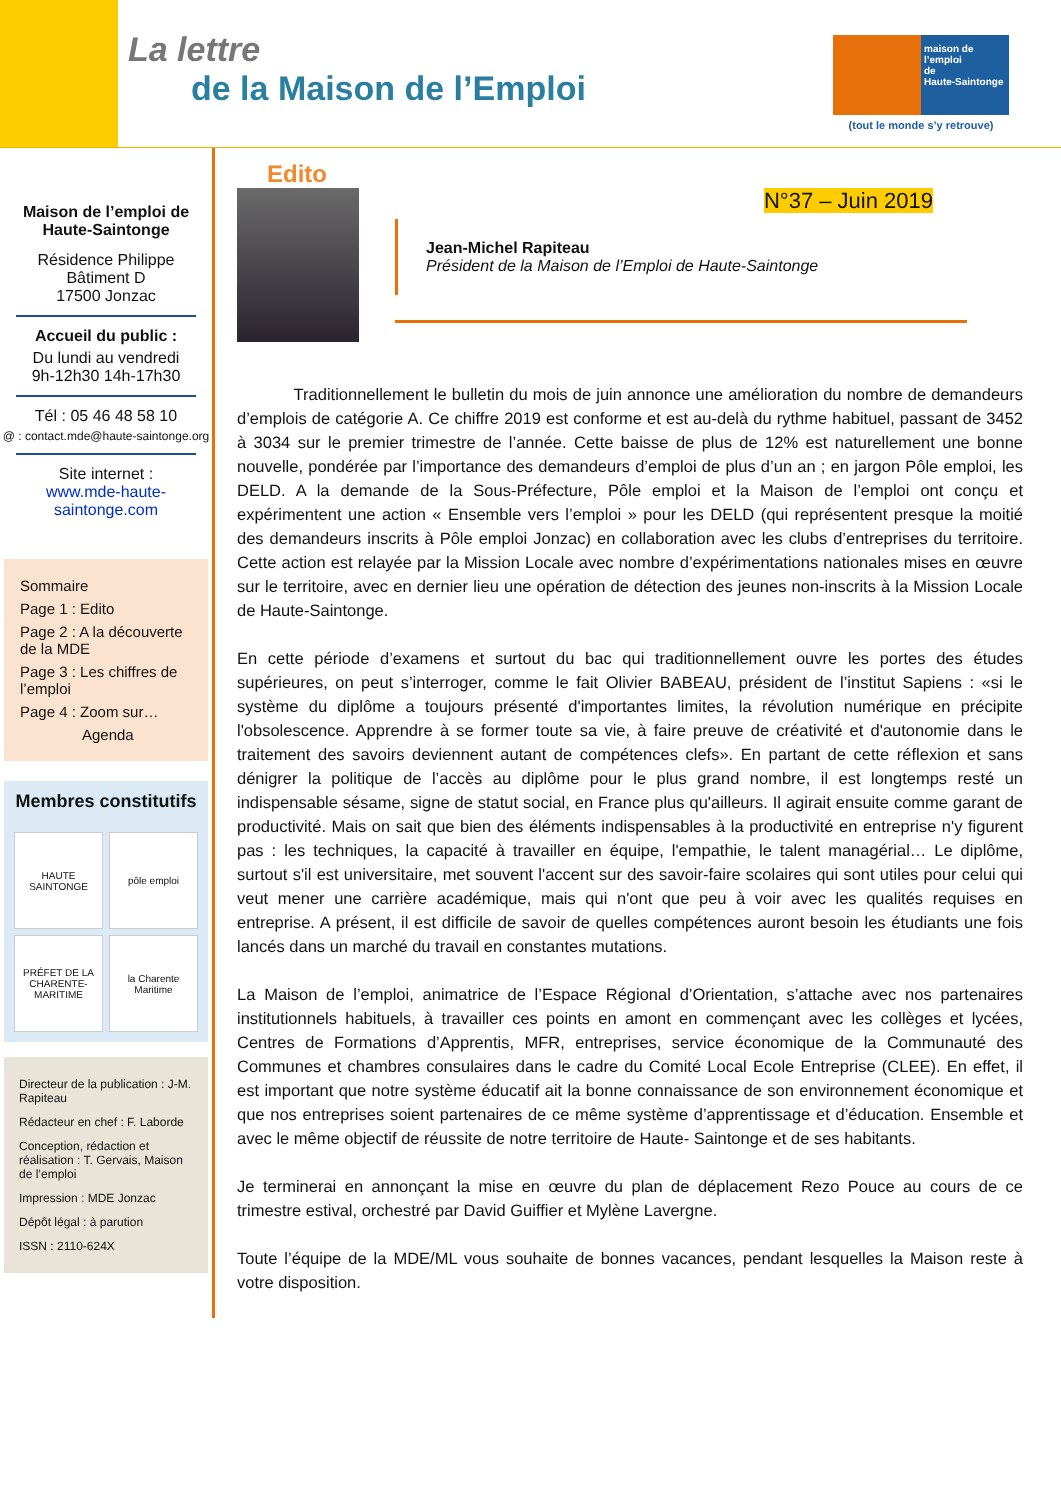La lettre
de la Maison de l’Emploi
maison de
l’emploi
de
Haute-Saintonge
(tout le monde s’y retrouve)
Maison de l’emploi de Haute-Saintonge
Résidence Philippe
Bâtiment D
17500 Jonzac
Accueil du public :
Du lundi au vendredi
9h-12h30 14h-17h30
Tél : 05 46 48 58 10
@ : contact.mde@haute-saintonge.org
Site internet :
www.mde-haute-saintonge.com
Sommaire
Page 1 : Edito
Page 2 : A la découverte de la MDE
Page 3 : Les chiffres de l’emploi
Page 4 : Zoom sur…
Agenda
Membres constitutifs
HAUTE SAINTONGE
pôle emploi
PRÉFET DE LA CHARENTE-MARITIME
la Charente Maritime
Directeur de la publication : J-M. Rapiteau
Rédacteur en chef : F. Laborde
Conception, rédaction et réalisation : T. Gervais, Maison de l’emploi
Impression : MDE Jonzac
Dépôt légal : à parution
ISSN : 2110-624X
Edito
N°37 – Juin 2019
Jean-Michel Rapiteau
Président de la Maison de l’Emploi de Haute-Saintonge
Traditionnellement le bulletin du mois de juin annonce une amélioration du nombre de demandeurs d’emplois de catégorie A. Ce chiffre 2019 est conforme et est au-delà du rythme habituel, passant de 3452 à 3034 sur le premier trimestre de l’année. Cette baisse de plus de 12% est naturellement une bonne nouvelle, pondérée par l’importance des demandeurs d’emploi de plus d’un an ; en jargon Pôle emploi, les DELD. A la demande de la Sous-Préfecture, Pôle emploi et la Maison de l’emploi ont conçu et expérimentent une action « Ensemble vers l’emploi » pour les DELD (qui représentent presque la moitié des demandeurs inscrits à Pôle emploi Jonzac) en collaboration avec les clubs d’entreprises du territoire. Cette action est relayée par la Mission Locale avec nombre d’expérimentations nationales mises en œuvre sur le territoire, avec en dernier lieu une opération de détection des jeunes non-inscrits à la Mission Locale de Haute-Saintonge.
En cette période d’examens et surtout du bac qui traditionnellement ouvre les portes des études supérieures, on peut s’interroger, comme le fait Olivier BABEAU, président de l’institut Sapiens : «si le système du diplôme a toujours présenté d'importantes limites, la révolution numérique en précipite l'obsolescence. Apprendre à se former toute sa vie, à faire preuve de créativité et d'autonomie dans le traitement des savoirs deviennent autant de compétences clefs». En partant de cette réflexion et sans dénigrer la politique de l’accès au diplôme pour le plus grand nombre, il est longtemps resté un indispensable sésame, signe de statut social, en France plus qu'ailleurs. Il agirait ensuite comme garant de productivité. Mais on sait que bien des éléments indispensables à la productivité en entreprise n'y figurent pas : les techniques, la capacité à travailler en équipe, l'empathie, le talent managérial… Le diplôme, surtout s'il est universitaire, met souvent l'accent sur des savoir-faire scolaires qui sont utiles pour celui qui veut mener une carrière académique, mais qui n'ont que peu à voir avec les qualités requises en entreprise. A présent, il est difficile de savoir de quelles compétences auront besoin les étudiants une fois lancés dans un marché du travail en constantes mutations.
La Maison de l’emploi, animatrice de l’Espace Régional d’Orientation, s’attache avec nos partenaires institutionnels habituels, à travailler ces points en amont en commençant avec les collèges et lycées, Centres de Formations d’Apprentis, MFR, entreprises, service économique de la Communauté des Communes et chambres consulaires dans le cadre du Comité Local Ecole Entreprise (CLEE). En effet, il est important que notre système éducatif ait la bonne connaissance de son environnement économique et que nos entreprises soient partenaires de ce même système d’apprentissage et d’éducation. Ensemble et avec le même objectif de réussite de notre territoire de Haute- Saintonge et de ses habitants.
Je terminerai en annonçant la mise en œuvre du plan de déplacement Rezo Pouce au cours de ce trimestre estival, orchestré par David Guiffier et Mylène Lavergne.
Toute l’équipe de la MDE/ML vous souhaite de bonnes vacances, pendant lesquelles la Maison reste à votre disposition.